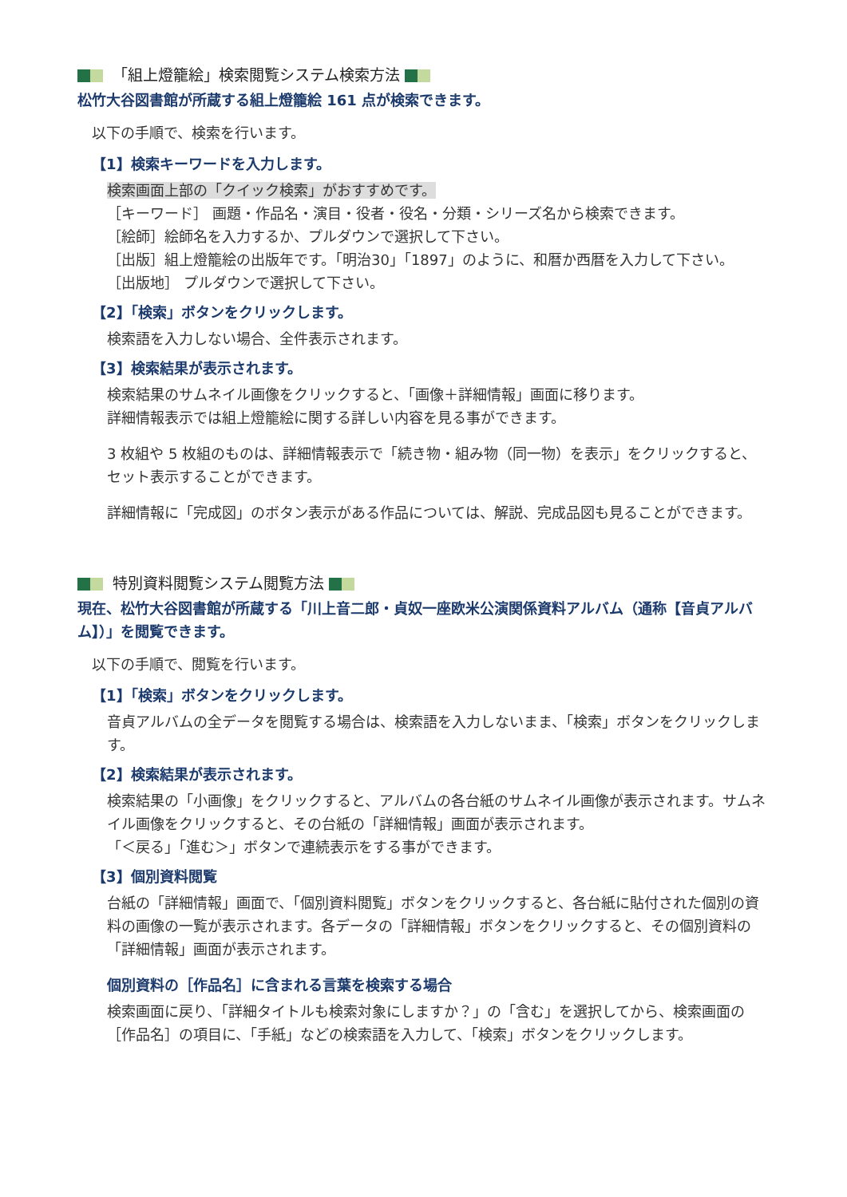「組上燈籠絵」検索閲覧システム検索方法
松竹大谷図書館が所蔵する組上燈籠絵 161 点が検索できます。
以下の手順で、検索を行います。
【1】検索キーワードを入力します。
検索画面上部の「クイック検索」がおすすめです。
［キーワード］ 画題・作品名・演目・役者・役名・分類・シリーズ名から検索できます。
［絵師］絵師名を入力するか、プルダウンで選択して下さい。
［出版］組上燈籠絵の出版年です。「明治30」「1897」のように、和暦か西暦を入力して下さい。
［出版地］ プルダウンで選択して下さい。
【2】「検索」ボタンをクリックします。
検索語を入力しない場合、全件表示されます。
【3】検索結果が表示されます。
検索結果のサムネイル画像をクリックすると、「画像＋詳細情報」画面に移ります。
詳細情報表示では組上燈籠絵に関する詳しい内容を見る事ができます。
3 枚組や 5 枚組のものは、詳細情報表示で「続き物・組み物（同一物）を表示」をクリックすると、
セット表示することができます。
詳細情報に「完成図」のボタン表示がある作品については、解説、完成品図も見ることができます。
特別資料閲覧システム閲覧方法
現在、松竹大谷図書館が所蔵する「川上音二郎・貞奴一座欧米公演関係資料アルバム（通称【音貞アルバム】）」を閲覧できます。
以下の手順で、閲覧を行います。
【1】「検索」ボタンをクリックします。
音貞アルバムの全データを閲覧する場合は、検索語を入力しないまま、「検索」ボタンをクリックします。
【2】検索結果が表示されます。
検索結果の「小画像」をクリックすると、アルバムの各台紙のサムネイル画像が表示されます。サムネイル画像をクリックすると、その台紙の「詳細情報」画面が表示されます。
「＜戻る」「進む＞」ボタンで連続表示をする事ができます。
【3】個別資料閲覧
台紙の「詳細情報」画面で、「個別資料閲覧」ボタンをクリックすると、各台紙に貼付された個別の資料の画像の一覧が表示されます。各データの「詳細情報」ボタンをクリックすると、その個別資料の「詳細情報」画面が表示されます。
個別資料の［作品名］に含まれる言葉を検索する場合
検索画面に戻り、「詳細タイトルも検索対象にしますか？」の「含む」を選択してから、検索画面の［作品名］の項目に、「手紙」などの検索語を入力して、「検索」ボタンをクリックします。